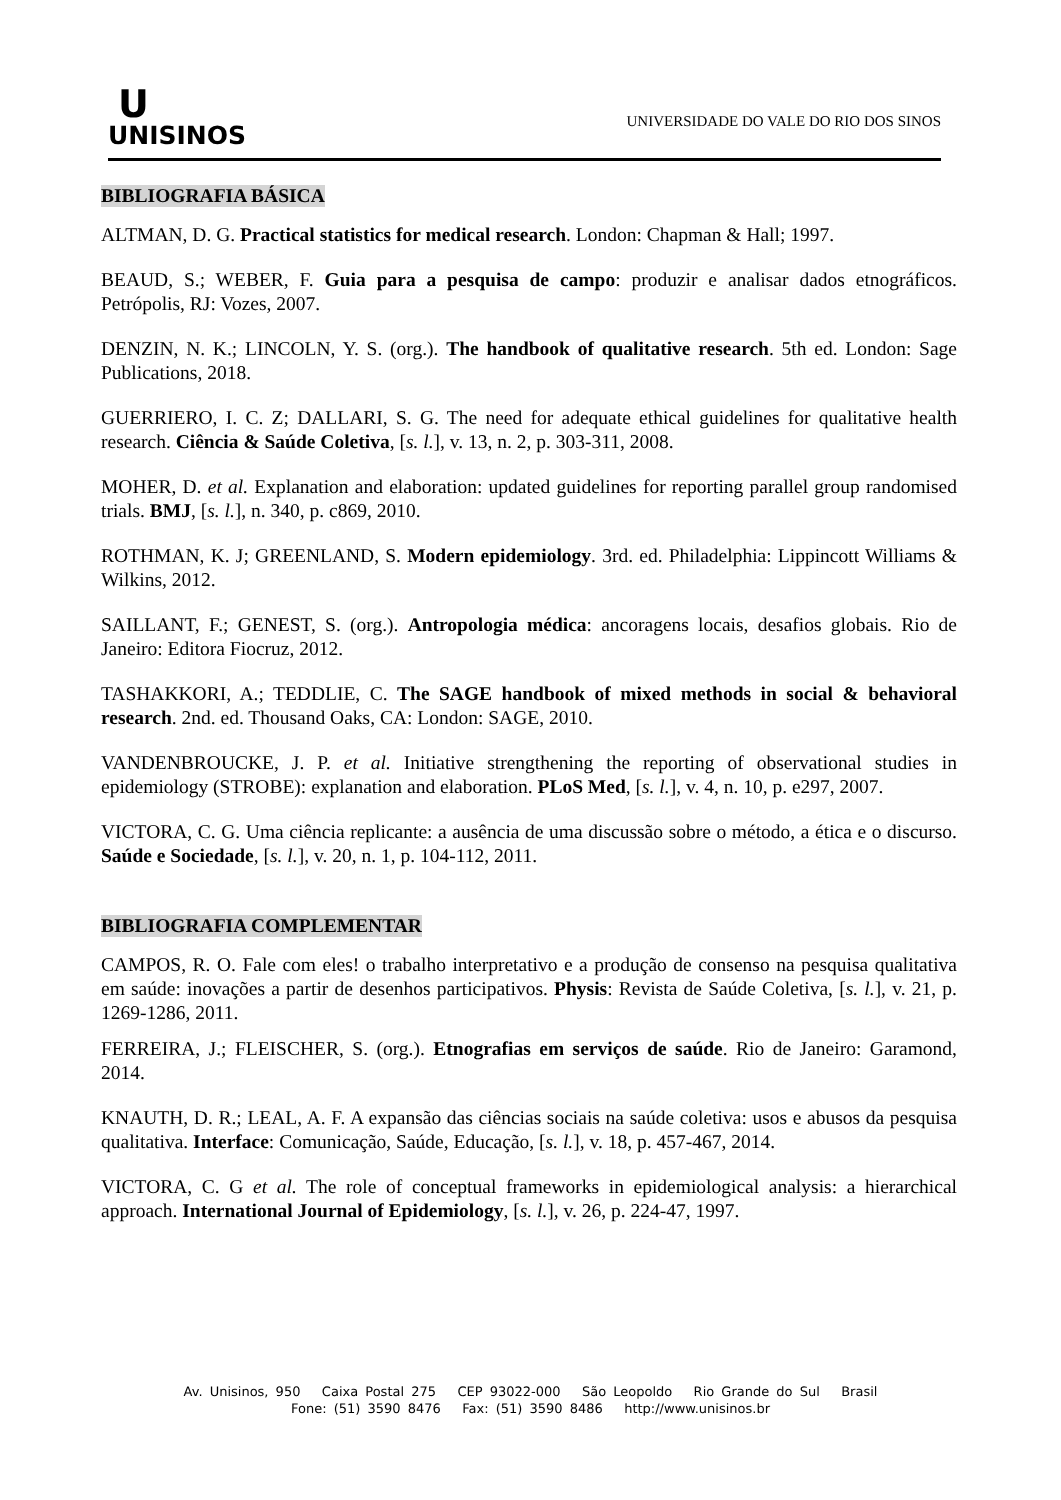U
UNISINOS
UNIVERSIDADE DO VALE DO RIO DOS SINOS
BIBLIOGRAFIA BÁSICA
ALTMAN, D. G. Practical statistics for medical research. London: Chapman & Hall; 1997.
BEAUD, S.; WEBER, F. Guia para a pesquisa de campo: produzir e analisar dados etnográficos. Petrópolis, RJ: Vozes, 2007.
DENZIN, N. K.; LINCOLN, Y. S. (org.). The handbook of qualitative research. 5th ed. London: Sage Publications, 2018.
GUERRIERO, I. C. Z; DALLARI, S. G. The need for adequate ethical guidelines for qualitative health research. Ciência & Saúde Coletiva, [s. l.], v. 13, n. 2, p. 303-311, 2008.
MOHER, D. et al. Explanation and elaboration: updated guidelines for reporting parallel group randomised trials. BMJ, [s. l.], n. 340, p. c869, 2010.
ROTHMAN, K. J; GREENLAND, S. Modern epidemiology. 3rd. ed. Philadelphia: Lippincott Williams & Wilkins, 2012.
SAILLANT, F.; GENEST, S. (org.). Antropologia médica: ancoragens locais, desafios globais. Rio de Janeiro: Editora Fiocruz, 2012.
TASHAKKORI, A.; TEDDLIE, C. The SAGE handbook of mixed methods in social & behavioral research. 2nd. ed. Thousand Oaks, CA: London: SAGE, 2010.
VANDENBROUCKE, J. P. et al. Initiative strengthening the reporting of observational studies in epidemiology (STROBE): explanation and elaboration. PLoS Med, [s. l.], v. 4, n. 10, p. e297, 2007.
VICTORA, C. G. Uma ciência replicante: a ausência de uma discussão sobre o método, a ética e o discurso. Saúde e Sociedade, [s. l.], v. 20, n. 1, p. 104-112, 2011.
BIBLIOGRAFIA COMPLEMENTAR
CAMPOS, R. O. Fale com eles! o trabalho interpretativo e a produção de consenso na pesquisa qualitativa em saúde: inovações a partir de desenhos participativos. Physis: Revista de Saúde Coletiva, [s. l.], v. 21, p. 1269-1286, 2011.
FERREIRA, J.; FLEISCHER, S. (org.). Etnografias em serviços de saúde. Rio de Janeiro: Garamond, 2014.
KNAUTH, D. R.; LEAL, A. F. A expansão das ciências sociais na saúde coletiva: usos e abusos da pesquisa qualitativa. Interface: Comunicação, Saúde, Educação, [s. l.], v. 18, p. 457-467, 2014.
VICTORA, C. G et al. The role of conceptual frameworks in epidemiological analysis: a hierarchical approach. International Journal of Epidemiology, [s. l.], v. 26, p. 224-47, 1997.
Av. Unisinos, 950 Caixa Postal 275 CEP 93022-000 São Leopoldo Rio Grande do Sul Brasil
Fone: (51) 3590 8476 Fax: (51) 3590 8486 http://www.unisinos.br